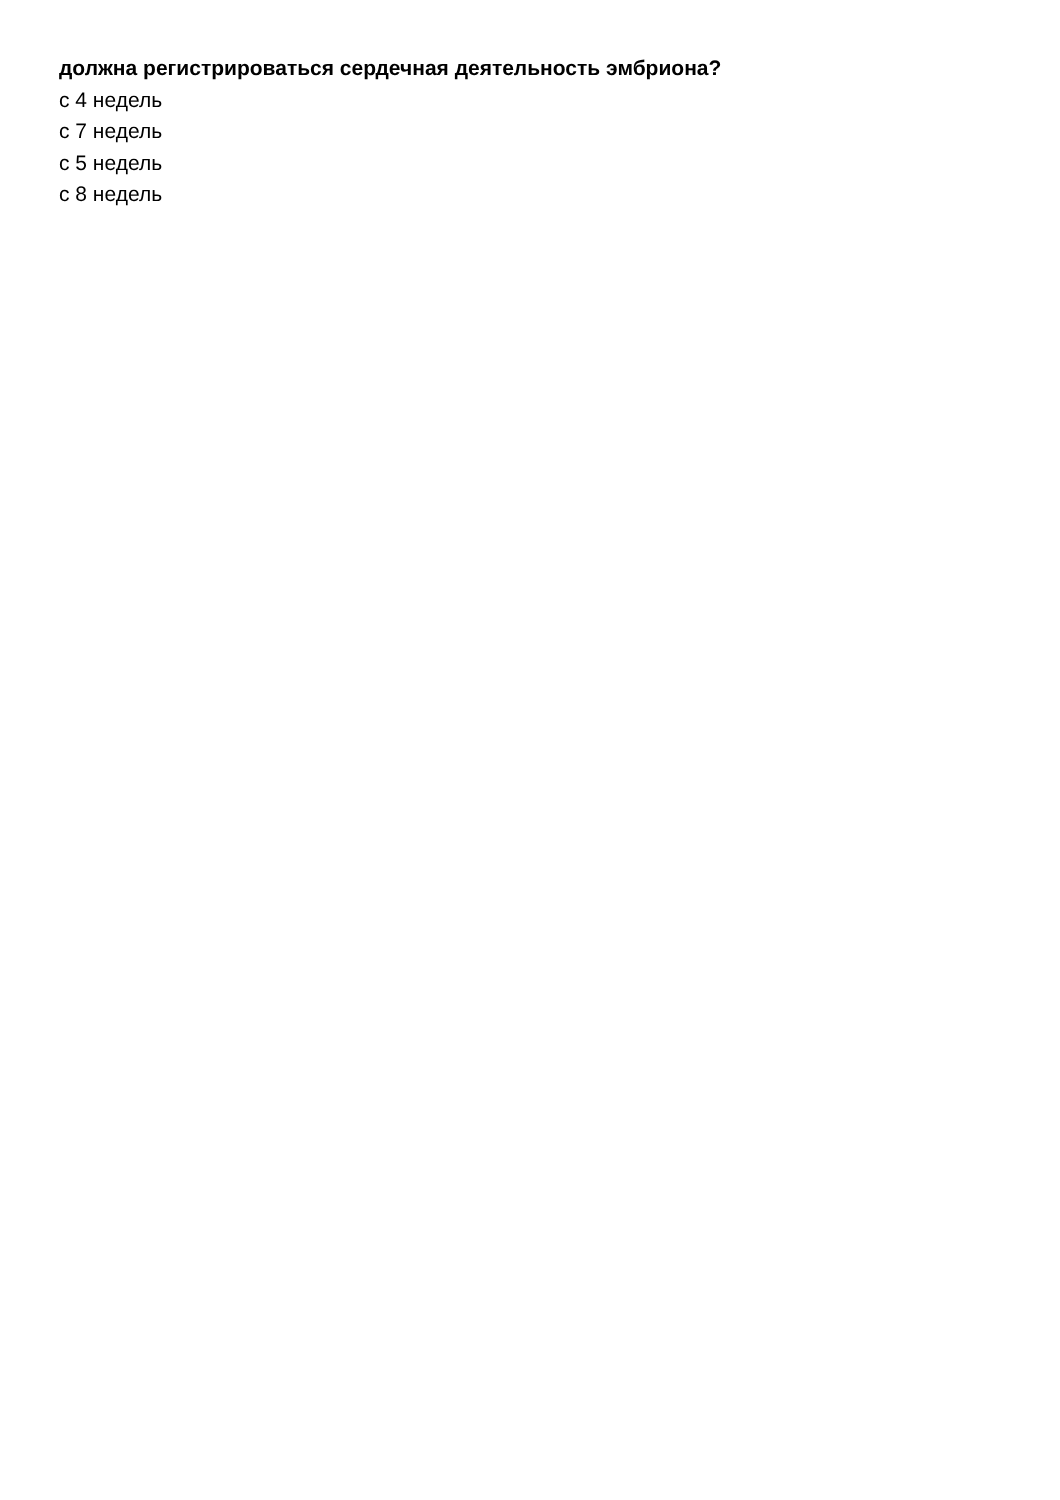должна регистрироваться сердечная деятельность эмбриона?
с 4 недель
с 7 недель
с 5 недель
с 8 недель